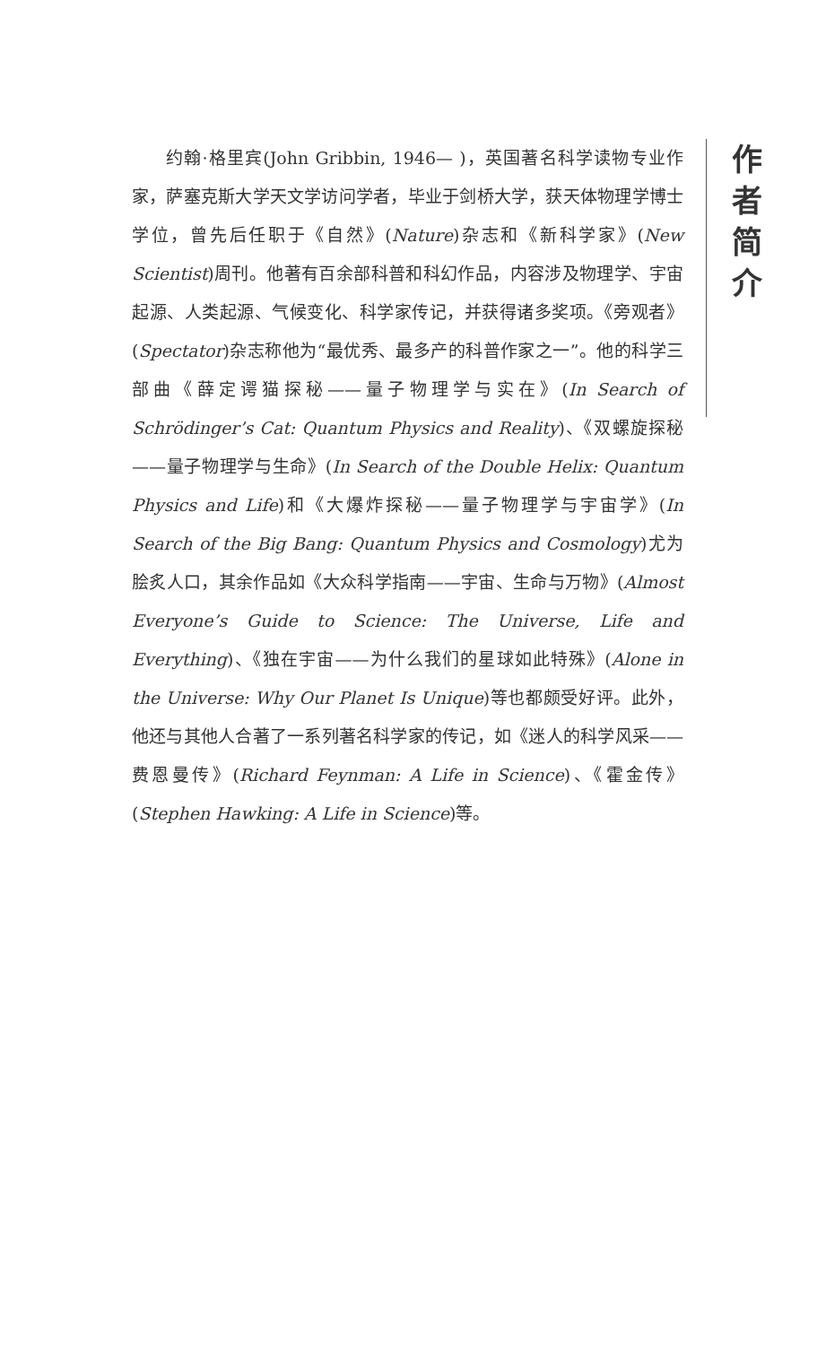作
者
简
介
约翰·格里宾(John Gribbin, 1946— )，英国著名科学读物专业作家，萨塞克斯大学天文学访问学者，毕业于剑桥大学，获天体物理学博士学位，曾先后任职于《自然》(Nature)杂志和《新科学家》(New Scientist)周刊。他著有百余部科普和科幻作品，内容涉及物理学、宇宙起源、人类起源、气候变化、科学家传记，并获得诸多奖项。《旁观者》(Spectator)杂志称他为“最优秀、最多产的科普作家之一”。他的科学三部曲《薛定谔猫探秘——量子物理学与实在》(In Search of Schrödinger’s Cat: Quantum Physics and Reality)、《双螺旋探秘——量子物理学与生命》(In Search of the Double Helix: Quantum Physics and Life)和《大爆炸探秘——量子物理学与宇宙学》(In Search of the Big Bang: Quantum Physics and Cosmology)尤为脍炙人口，其余作品如《大众科学指南——宇宙、生命与万物》(Almost Everyone’s Guide to Science: The Universe, Life and Everything)、《独在宇宙——为什么我们的星球如此特殊》(Alone in the Universe: Why Our Planet Is Unique)等也都颇受好评。此外，他还与其他人合著了一系列著名科学家的传记，如《迷人的科学风采——费恩曼传》(Richard Feynman: A Life in Science)、《霍金传》(Stephen Hawking: A Life in Science)等。